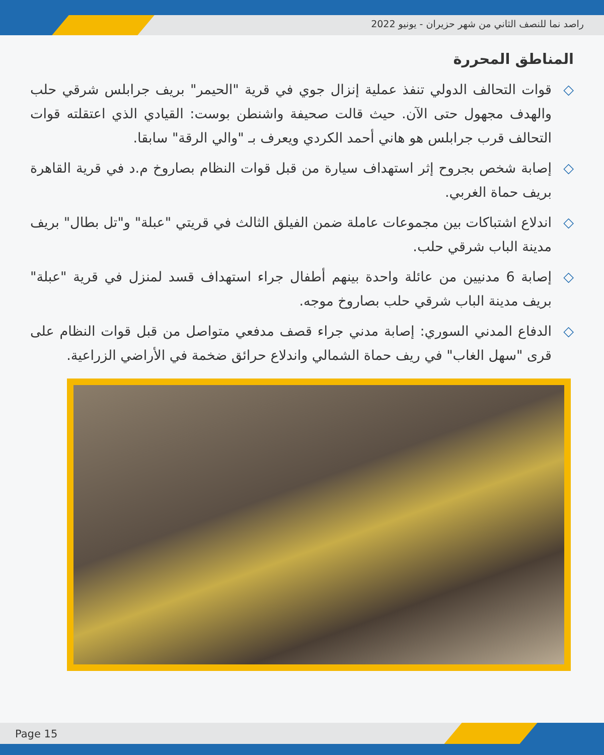راصد نما للنصف الثاني من شهر حزيران - يونيو 2022
المناطق المحررة
◇ قوات التحالف الدولي تنفذ عملية إنزال جوي في قرية "الحيمر" بريف جرابلس شرقي حلب والهدف مجهول حتى الآن. حيث قالت صحيفة واشنطن بوست: القيادي الذي اعتقلته قوات التحالف قرب جرابلس هو هاني أحمد الكردي ويعرف بـ "والي الرقة" سابقا.
◇ إصابة شخص بجروح إثر استهداف سيارة من قبل قوات النظام بصاروخ م.د في قرية القاهرة بريف حماة الغربي.
◇ اندلاع اشتباكات بين مجموعات عاملة ضمن الفيلق الثالث في قريتي "عبلة" و"تل بطال" بريف مدينة الباب شرقي حلب.
◇ إصابة 6 مدنيين من عائلة واحدة بينهم أطفال جراء استهداف قسد لمنزل في قرية "عبلة" بريف مدينة الباب شرقي حلب بصاروخ موجه.
◇ الدفاع المدني السوري: إصابة مدني جراء قصف مدفعي متواصل من قبل قوات النظام على قرى "سهل الغاب" في ريف حماة الشمالي واندلاع حرائق ضخمة في الأراضي الزراعية.
Page 15